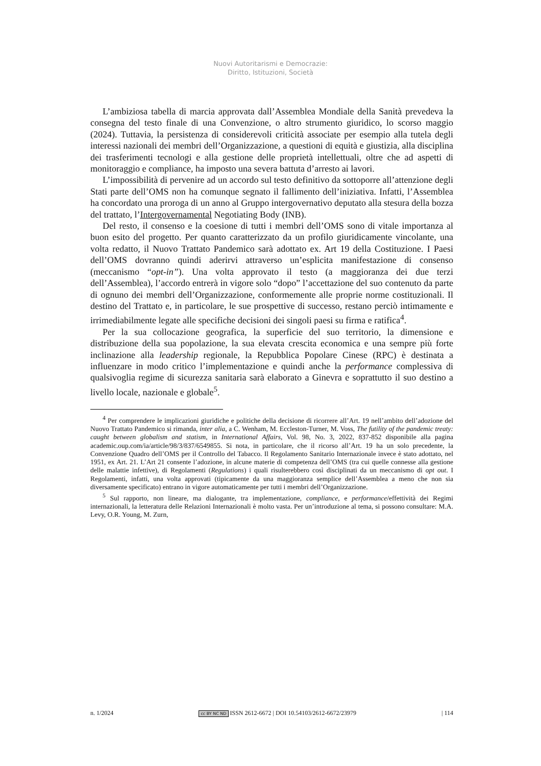Nuovi Autoritarismi e Democrazie:
Diritto, Istituzioni, Società
L’ambiziosa tabella di marcia approvata dall’Assemblea Mondiale della Sanità prevedeva la consegna del testo finale di una Convenzione, o altro strumento giuridico, lo scorso maggio (2024). Tuttavia, la persistenza di considerevoli criticità associate per esempio alla tutela degli interessi nazionali dei membri dell’Organizzazione, a questioni di equità e giustizia, alla disciplina dei trasferimenti tecnologi e alla gestione delle proprietà intellettuali, oltre che ad aspetti di monitoraggio e compliance, ha imposto una severa battuta d’arresto ai lavori.
L’impossibilità di pervenire ad un accordo sul testo definitivo da sottoporre all’attenzione degli Stati parte dell’OMS non ha comunque segnato il fallimento dell’iniziativa. Infatti, l’Assemblea ha concordato una proroga di un anno al Gruppo intergovernativo deputato alla stesura della bozza del trattato, l’Intergovernamental Negotiating Body (INB).
Del resto, il consenso e la coesione di tutti i membri dell’OMS sono di vitale importanza al buon esito del progetto. Per quanto caratterizzato da un profilo giuridicamente vincolante, una volta redatto, il Nuovo Trattato Pandemico sarà adottato ex. Art 19 della Costituzione. I Paesi dell’OMS dovranno quindi aderirvi attraverso un’esplicita manifestazione di consenso (meccanismo “opt-in”). Una volta approvato il testo (a maggioranza dei due terzi dell’Assemblea), l’accordo entrerà in vigore solo “dopo” l’accettazione del suo contenuto da parte di ognuno dei membri dell’Organizzazione, conformemente alle proprie norme costituzionali. Il destino del Trattato e, in particolare, le sue prospettive di successo, restano perciò intimamente e irrimediabilmente legate alle specifiche decisioni dei singoli paesi su firma e ratifica<sup>4</sup>.
Per la sua collocazione geografica, la superficie del suo territorio, la dimensione e distribuzione della sua popolazione, la sua elevata crescita economica e una sempre più forte inclinazione alla leadership regionale, la Repubblica Popolare Cinese (RPC) è destinata a influenzare in modo critico l’implementazione e quindi anche la performance complessiva di qualsivoglia regime di sicurezza sanitaria sarà elaborato a Ginevra e soprattutto il suo destino a livello locale, nazionale e globale<sup>5</sup>.
<sup>4</sup> Per comprendere le implicazioni giuridiche e politiche della decisione di ricorrere all’Art. 19 nell’ambito dell’adozione del Nuovo Trattato Pandemico si rimanda, inter alia, a C. Wenham, M. Eccleston-Turner, M. Voss, The futility of the pandemic treaty: caught between globalism and statism, in International Affairs, Vol. 98, No. 3, 2022, 837-852 disponibile alla pagina academic.oup.com/ia/article/98/3/837/6549855. Si nota, in particolare, che il ricorso all’Art. 19 ha un solo precedente, la Convenzione Quadro dell’OMS per il Controllo del Tabacco. Il Regolamento Sanitario Internazionale invece è stato adottato, nel 1951, ex Art. 21. L’Art 21 consente l’adozione, in alcune materie di competenza dell’OMS (tra cui quelle connesse alla gestione delle malattie infettive), di Regolamenti (Regulations) i quali risulterebbero così disciplinati da un meccanismo di opt out. I Regolamenti, infatti, una volta approvati (tipicamente da una maggioranza semplice dell’Assemblea a meno che non sia diversamente specificato) entrano in vigore automaticamente per tutti i membri dell’Organizzazione.
<sup>5</sup> Sul rapporto, non lineare, ma dialogante, tra implementazione, compliance, e performance/effettività dei Regimi internazionali, la letteratura delle Relazioni Internazionali è molto vasta. Per un’introduzione al tema, si possono consultare: M.A. Levy, O.R. Young, M. Zurn,
n. 1/2024 cc BY NC ND ISSN 2612-6672 | DOI 10.54103/2612-6672/23979 | 114